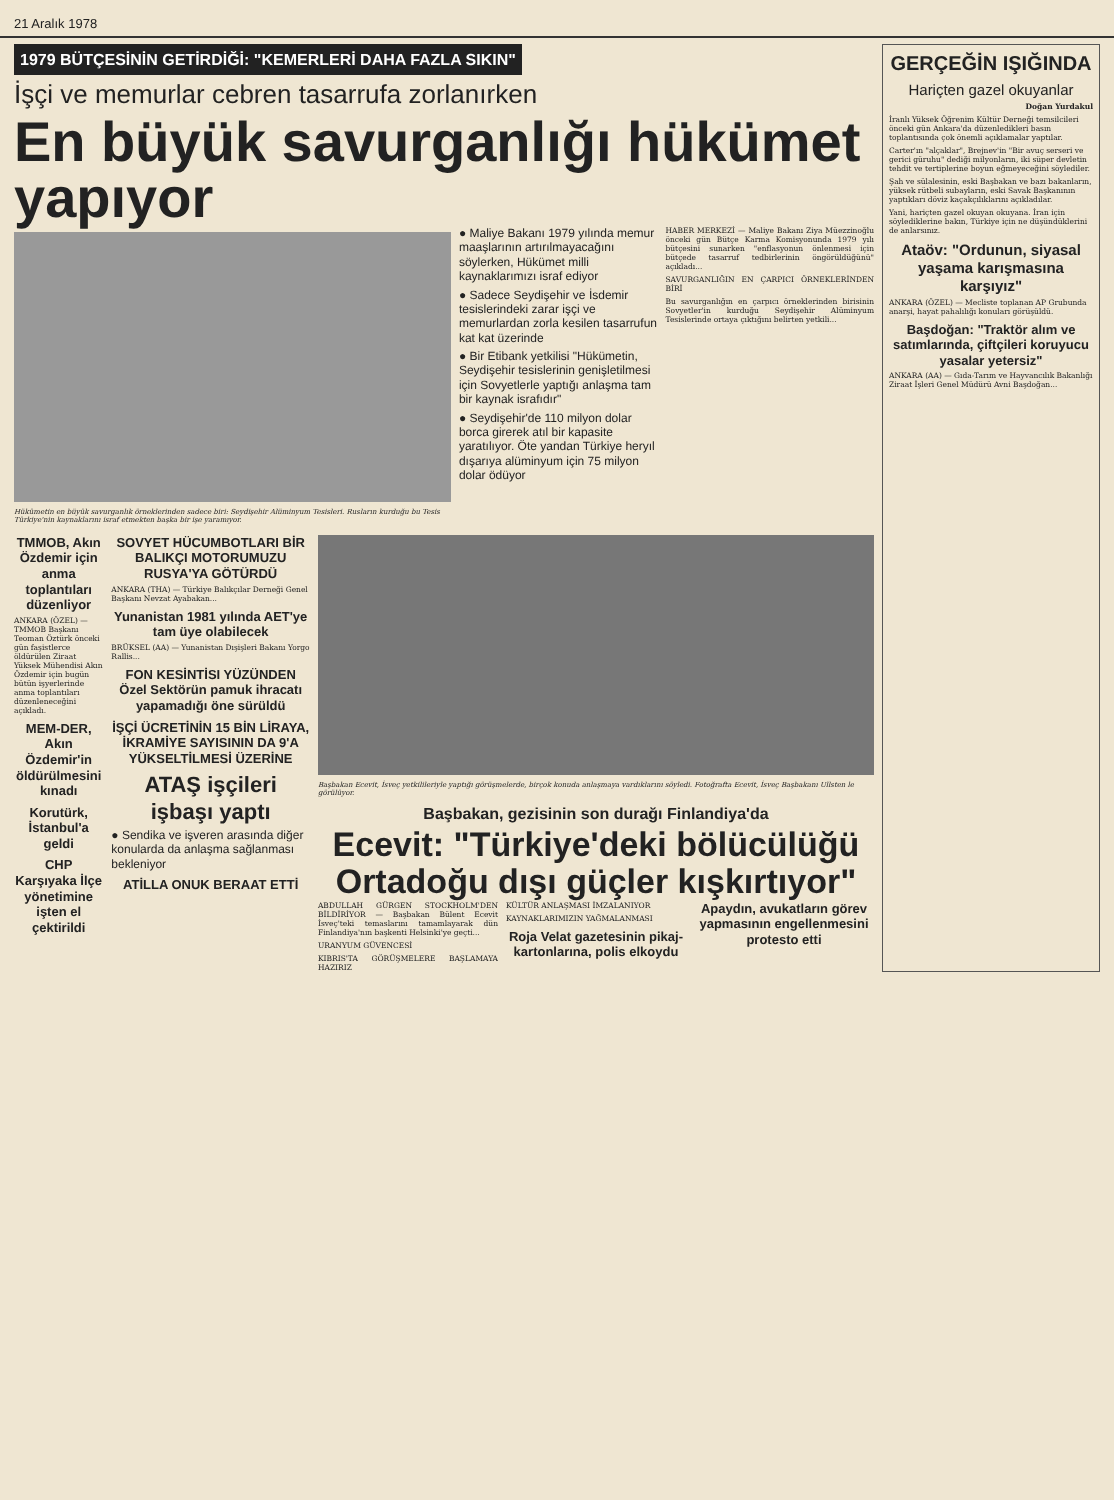21 Aralık 1978
1979 BÜTÇESİNİN GETİRDİĞİ: "KEMERLERİ DAHA FAZLA SIKIN"
İşçi ve memurlar cebren tasarrufa zorlanırken
En büyük savurganlığı hükümet yapıyor
Hükümetin en büyük savurganlık örneklerinden sadece biri: Seydişehir Alüminyum Tesisleri. Rusların kurduğu bu Tesis Türkiye'nin kaynaklarını israf etmekten başka bir işe yaramıyor.
● Maliye Bakanı 1979 yılında memur maaşlarının artırılmayacağını söylerken, Hükümet milli kaynaklarımızı israf ediyor
● Sadece Seydişehir ve İsdemir tesislerindeki zarar işçi ve memurlardan zorla kesilen tasarrufun kat kat üzerinde
● Bir Etibank yetkilisi "Hükümetin, Seydişehir tesislerinin genişletilmesi için Sovyetlerle yaptığı anlaşma tam bir kaynak israfıdır"
● Seydişehir'de 110 milyon dolar borca girerek atıl bir kapasite yaratılıyor. Öte yandan Türkiye heryıl dışarıya alüminyum için 75 milyon dolar ödüyor
HABER MERKEZİ — Maliye Bakanı Ziya Müezzinoğlu önceki gün Bütçe Karma Komisyonunda 1979 yılı bütçesini sunarken "enflasyonun önlenmesi için bütçede tasarruf tedbirlerinin öngörüldüğünü" açıkladı...
SAVURGANLIĞIN EN ÇARPICI ÖRNEKLERİNDEN BİRİ
Bu savurganlığın en çarpıcı örneklerinden birisinin Sovyetler'in kurduğu Seydişehir Alüminyum Tesislerinde ortaya çıktığını belirten yetkili...
TMMOB, Akın Özdemir için anma toplantıları düzenliyor
ANKARA (ÖZEL) — TMMOB Başkanı Teoman Öztürk önceki gün faşistlerce öldürülen Ziraat Yüksek Mühendisi Akın Özdemir için bugün bütün işyerlerinde anma toplantıları düzenleneceğini açıkladı.
MEM-DER, Akın Özdemir'in öldürülmesini kınadı
Korutürk, İstanbul'a geldi
CHP Karşıyaka İlçe yönetimine işten el çektirildi
SOVYET HÜCUMBOTLARI BİR BALIKÇI MOTORUMUZU RUSYA'YA GÖTÜRDÜ
ANKARA (THA) — Türkiye Balıkçılar Derneği Genel Başkanı Nevzat Ayabakan...
Yunanistan 1981 yılında AET'ye tam üye olabilecek
BRÜKSEL (AA) — Yunanistan Dışişleri Bakanı Yorgo Rallis...
FON KESİNTİSI YÜZÜNDEN Özel Sektörün pamuk ihracatı yapamadığı öne sürüldü
İŞÇİ ÜCRETİNİN 15 BİN LİRAYA, İKRAMİYE SAYISININ DA 9'A YÜKSELTİLMESİ ÜZERİNE
ATAŞ işçileri işbaşı yaptı
● Sendika ve işveren arasında diğer konularda da anlaşma sağlanması bekleniyor
ATİLLA ONUK BERAAT ETTİ
Başbakan Ecevit, İsveç yetkilileriyle yaptığı görüşmelerde, birçok konuda anlaşmaya vardıklarını söyledi. Fotoğrafta Ecevit, İsveç Başbakanı Ullsten le görülüyor.
Başbakan, gezisinin son durağı Finlandiya'da
Ecevit: "Türkiye'deki bölücülüğü Ortadoğu dışı güçler kışkırtıyor"
ABDULLAH GÜRGEN STOCKHOLM'DEN BİLDİRİYOR — Başbakan Bülent Ecevit İsveç'teki temaslarını tamamlayarak dün Finlandiya'nın başkenti Helsinki'ye geçti...
URANYUM GÜVENCESİ
KIBRIS'TA GÖRÜŞMELERE BAŞLAMAYA HAZIRIZ
KÜLTÜR ANLAŞMASI İMZALANIYOR
KAYNAKLARIMIZIN YAĞMALANMASI
Roja Velat gazetesinin pikaj-kartonlarına, polis elkoydu
Apaydın, avukatların görev yapmasının engellenmesini protesto etti
GERÇEĞİN IŞIĞINDA
Hariçten gazel okuyanlar
Doğan Yurdakul
İranlı Yüksek Öğrenim Kültür Derneği temsilcileri önceki gün Ankara'da düzenledikleri basın toplantısında çok önemli açıklamalar yaptılar.
Carter'ın "alçaklar", Brejnev'in "Bir avuç serseri ve gerici güruhu" dediği milyonların, iki süper devletin tehdit ve tertiplerine boyun eğmeyeceğini söylediler.
Şah ve sülalesinin, eski Başbakan ve bazı bakanların, yüksek rütbeli subayların, eski Savak Başkanının yaptıkları döviz kaçakçılıklarını açıkladılar.
Yani, hariçten gazel okuyan okuyana. İran için söylediklerine bakın, Türkiye için ne düşündüklerini de anlarsınız.
Ataöv: "Ordunun, siyasal yaşama karışmasına karşıyız"
ANKARA (ÖZEL) — Mecliste toplanan AP Grubunda anarşi, hayat pahalılığı konuları görüşüldü.
Başdoğan: "Traktör alım ve satımlarında, çiftçileri koruyucu yasalar yetersiz"
ANKARA (AA) — Gıda-Tarım ve Hayvancılık Bakanlığı Ziraat İşleri Genel Müdürü Avni Başdoğan...